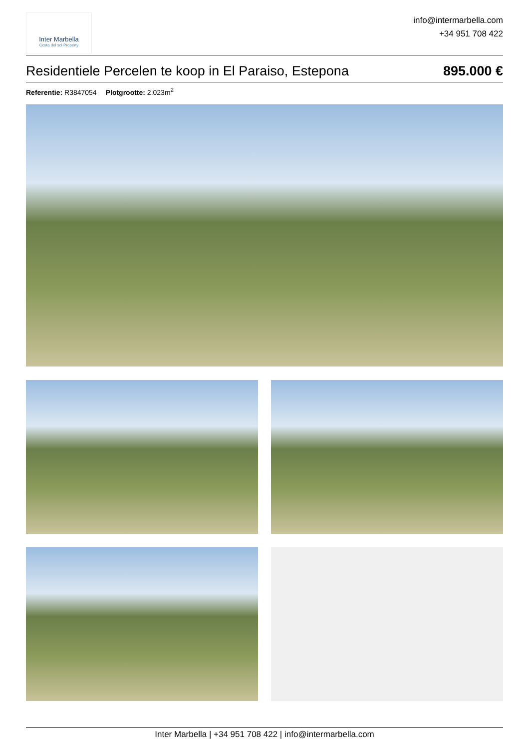Inter Marbella
Costa del sol Property
info@intermarbella.com
+34 951 708 422
Residentiele Percelen te koop in El Paraiso, Estepona
895.000 €
Referentie: R3847054 Plotgrootte: 2.023m<sup>2</sup>
Inter Marbella | +34 951 708 422 | info@intermarbella.com